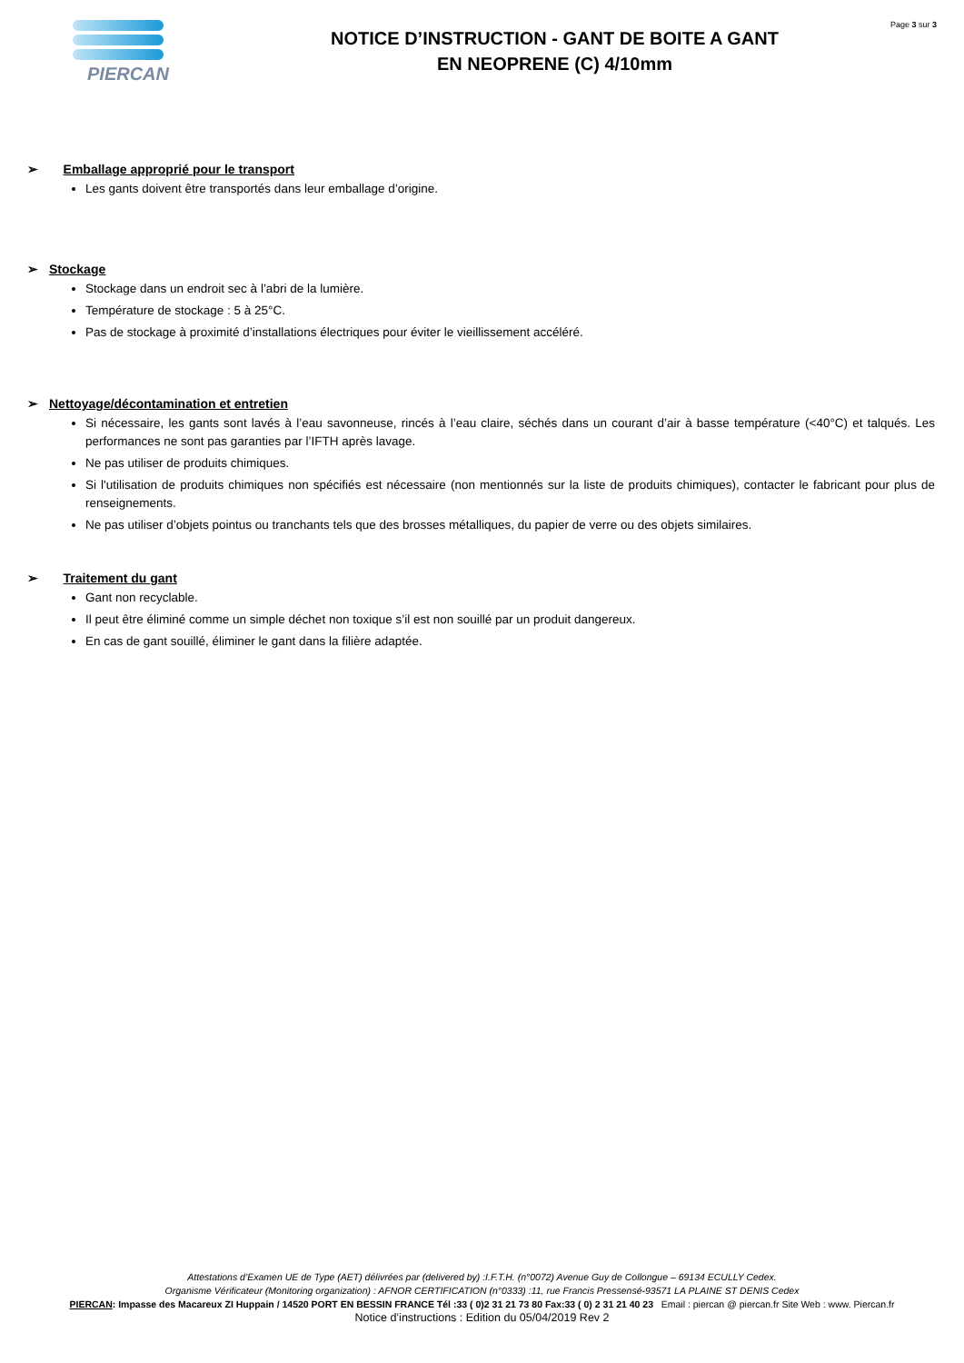PIERCAN
NOTICE D’INSTRUCTION - GANT DE BOITE A GANT
EN NEOPRENE (C) 4/10mm
Page 3 sur 3
➢ Emballage approprié pour le transport
Les gants doivent être transportés dans leur emballage d’origine.
➢ Stockage
Stockage dans un endroit sec à l’abri de la lumière.
Température de stockage : 5 à 25°C.
Pas de stockage à proximité d’installations électriques pour éviter le vieillissement accéléré.
➢ Nettoyage/décontamination et entretien
Si nécessaire, les gants sont lavés à l’eau savonneuse, rincés à l’eau claire, séchés dans un courant d’air à basse température (<40°C) et talqués. Les performances ne sont pas garanties par l’IFTH après lavage.
Ne pas utiliser de produits chimiques.
Si l'utilisation de produits chimiques non spécifiés est nécessaire (non mentionnés sur la liste de produits chimiques), contacter le fabricant pour plus de renseignements.
Ne pas utiliser d’objets pointus ou tranchants tels que des brosses métalliques, du papier de verre ou des objets similaires.
➢ Traitement du gant
Gant non recyclable.
Il peut être éliminé comme un simple déchet non toxique s’il est non souillé par un produit dangereux.
En cas de gant souillé, éliminer le gant dans la filière adaptée.
Attestations d’Examen UE de Type (AET) délivrées par (delivered by) :I.F.T.H. (n°0072) Avenue Guy de Collongue – 69134 ECULLY Cedex.
Organisme Vérificateur (Monitoring organization) : AFNOR CERTIFICATION (n°0333) :11, rue Francis Pressensé-93571 LA PLAINE ST DENIS Cedex
PIERCAN: Impasse des Macareux ZI Huppain / 14520 PORT EN BESSIN FRANCE Tél :33 ( 0)2 31 21 73 80 Fax:33 ( 0) 2 31 21 40 23 Email : piercan @ piercan.fr Site Web : www. Piercan.fr
Notice d’instructions : Edition du 05/04/2019 Rev 2